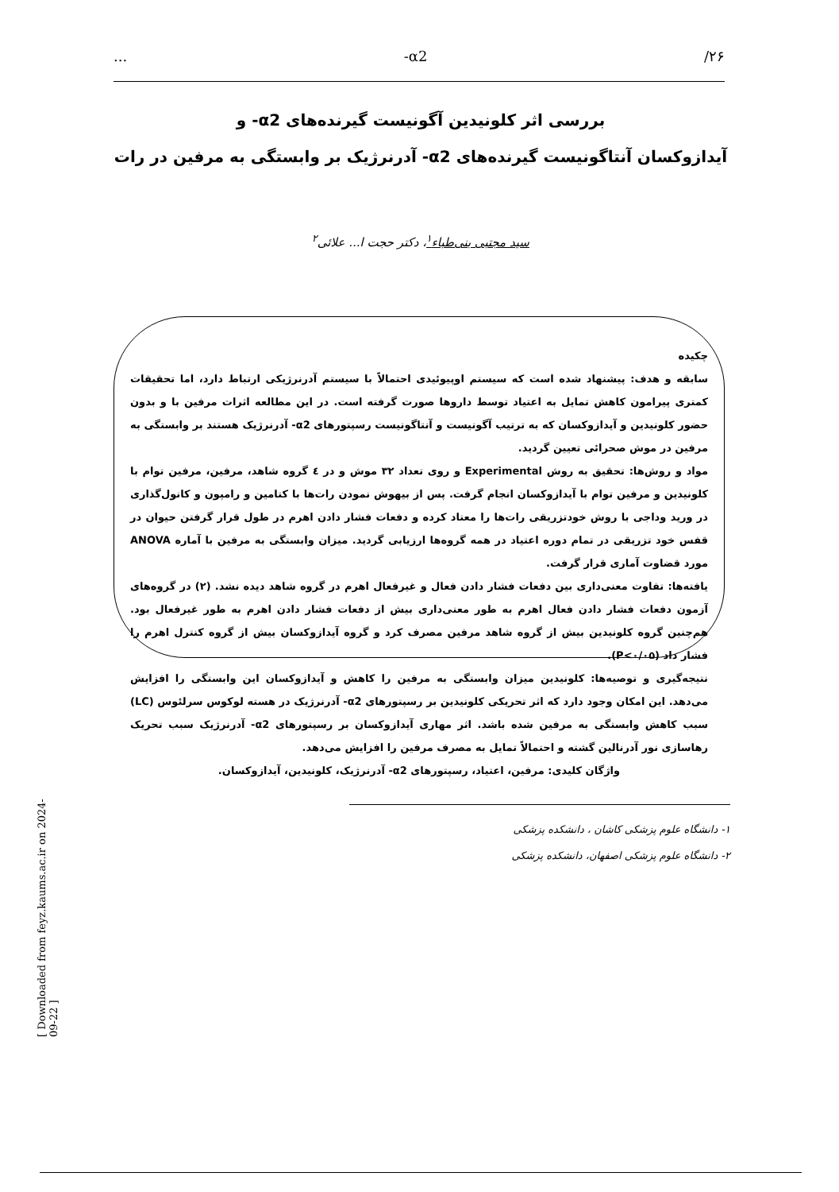... -α2 /۲۶
بررسی اثر کلونیدین آگونیست گیرنده‌های α2- و
آیدازوکسان آنتاگونیست گیرنده‌های α2- آدرنرژیک بر وابستگی به مرفین در رات
سید مجتبی بنی‌طباء<sup>۱</sup>، دکتر حجت ا... علائی<sup>۲</sup>
چکیده
سابقه و هدف: پیشنهاد شده است که سیستم اوپیوئیدی احتمالاً با سیستم آدرنرژیکی ارتباط دارد، اما تحقیقات کمتری پیرامون کاهش تمایل به اعتیاد توسط داروها صورت گرفته است. در این مطالعه اثرات مرفین با و بدون حضور کلونیدین و آیدازوکسان که به ترتیب آگونیست و آنتاگونیست رسپتورهای α2- آدرنرژیک هستند بر وابستگی به مرفین در موش صحرائی تعیین گردید.
مواد و روش‌ها: تحقیق به روش Experimental و روی تعداد ۳۲ موش و در ٤ گروه شاهد، مرفین، مرفین توام با کلونیدین و مرفین توام با آیدازوکسان انجام گرفت. پس از بیهوش نمودن رات‌ها با کتامین و رامپون و کانول‌گذاری در ورید وداجی با روش خودتزریقی رات‌ها را معتاد کرده و دفعات فشار دادن اهرم در طول قرار گرفتن حیوان در قفس خود تزریقی در تمام دوره اعتیاد در همه گروه‌ها ارزیابی گردید. میزان وابستگی به مرفین با آماره ANOVA مورد قضاوت آماری قرار گرفت.
یافته‌ها: تفاوت معنی‌داری بین دفعات فشار دادن فعال و غیرفعال اهرم در گروه شاهد دیده نشد. (۲) در گروه‌های آزمون دفعات فشار دادن فعال اهرم به طور معنی‌داری بیش از دفعات فشار دادن اهرم به طور غیرفعال بود. هم‌چنین گروه کلونیدین بیش از گروه شاهد مرفین مصرف کرد و گروه آیدازوکسان بیش از گروه کنترل اهرم را فشار داد (P<۰/۰۵).
نتیجه‌گیری و توصیه‌ها: کلونیدین میزان وابستگی به مرفین را کاهش و آیدازوکسان این وابستگی را افزایش می‌دهد. این امکان وجود دارد که اثر تحریکی کلونیدین بر رسپتورهای α2- آدرنرژیک در هسته لوکوس سرلئوس (LC) سبب کاهش وابستگی به مرفین شده باشد. اثر مهاری آیدازوکسان بر رسپتورهای α2- آدرنرژیک سبب تحریک رهاسازی نور آدرنالین گشته و احتمالاً تمایل به مصرف مرفین را افزایش می‌دهد.
واژگان کلیدی: مرفین، اعتیاد، رسپتورهای α2- آدرنرژیک، کلونیدین، آیدازوکسان.
۱- دانشگاه علوم پزشکی کاشان ، دانشکده پزشکی
۲- دانشگاه علوم پزشکی اصفهان، دانشکده پزشکی
[ Downloaded from feyz.kaums.ac.ir on 2024-09-22 ]